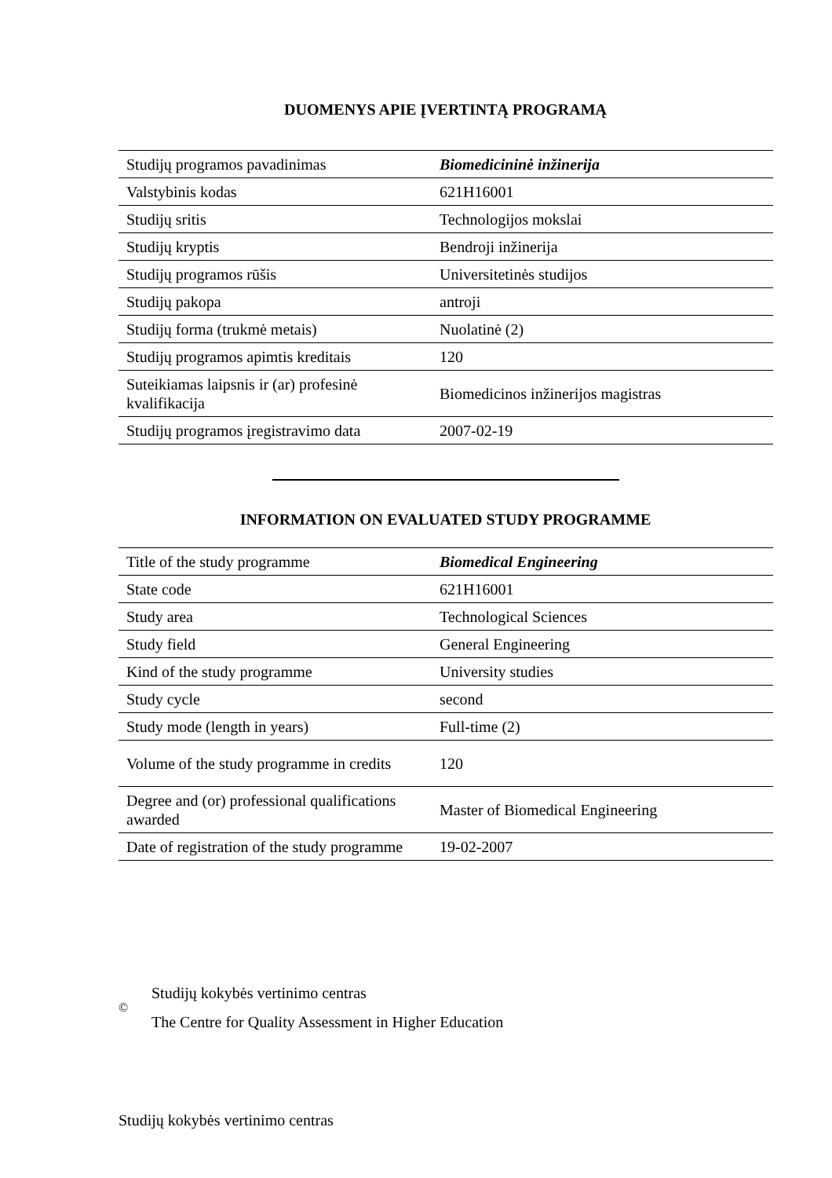DUOMENYS APIE ĮVERTINTĄ PROGRAMĄ
| Studijų programos pavadinimas | Biomedicininė inžinerija |
| Valstybinis kodas | 621H16001 |
| Studijų sritis | Technologijos mokslai |
| Studijų kryptis | Bendroji inžinerija |
| Studijų programos rūšis | Universitetinės studijos |
| Studijų pakopa | antroji |
| Studijų forma (trukmė metais) | Nuolatinė (2) |
| Studijų programos apimtis kreditais | 120 |
| Suteikiamas laipsnis ir (ar) profesinė kvalifikacija | Biomedicinos inžinerijos magistras |
| Studijų programos įregistravimo data | 2007-02-19 |
INFORMATION ON EVALUATED STUDY PROGRAMME
| Title of the study programme | Biomedical Engineering |
| State code | 621H16001 |
| Study area | Technological Sciences |
| Study field | General Engineering |
| Kind of the study programme | University studies |
| Study cycle | second |
| Study mode (length in years) | Full-time (2) |
| Volume of the study programme in credits | 120 |
| Degree and (or) professional qualifications awarded | Master of Biomedical Engineering |
| Date of registration of the study programme | 19-02-2007 |
©
Studijų kokybės vertinimo centras
The Centre for Quality Assessment in Higher Education
Studijų kokybės vertinimo centras